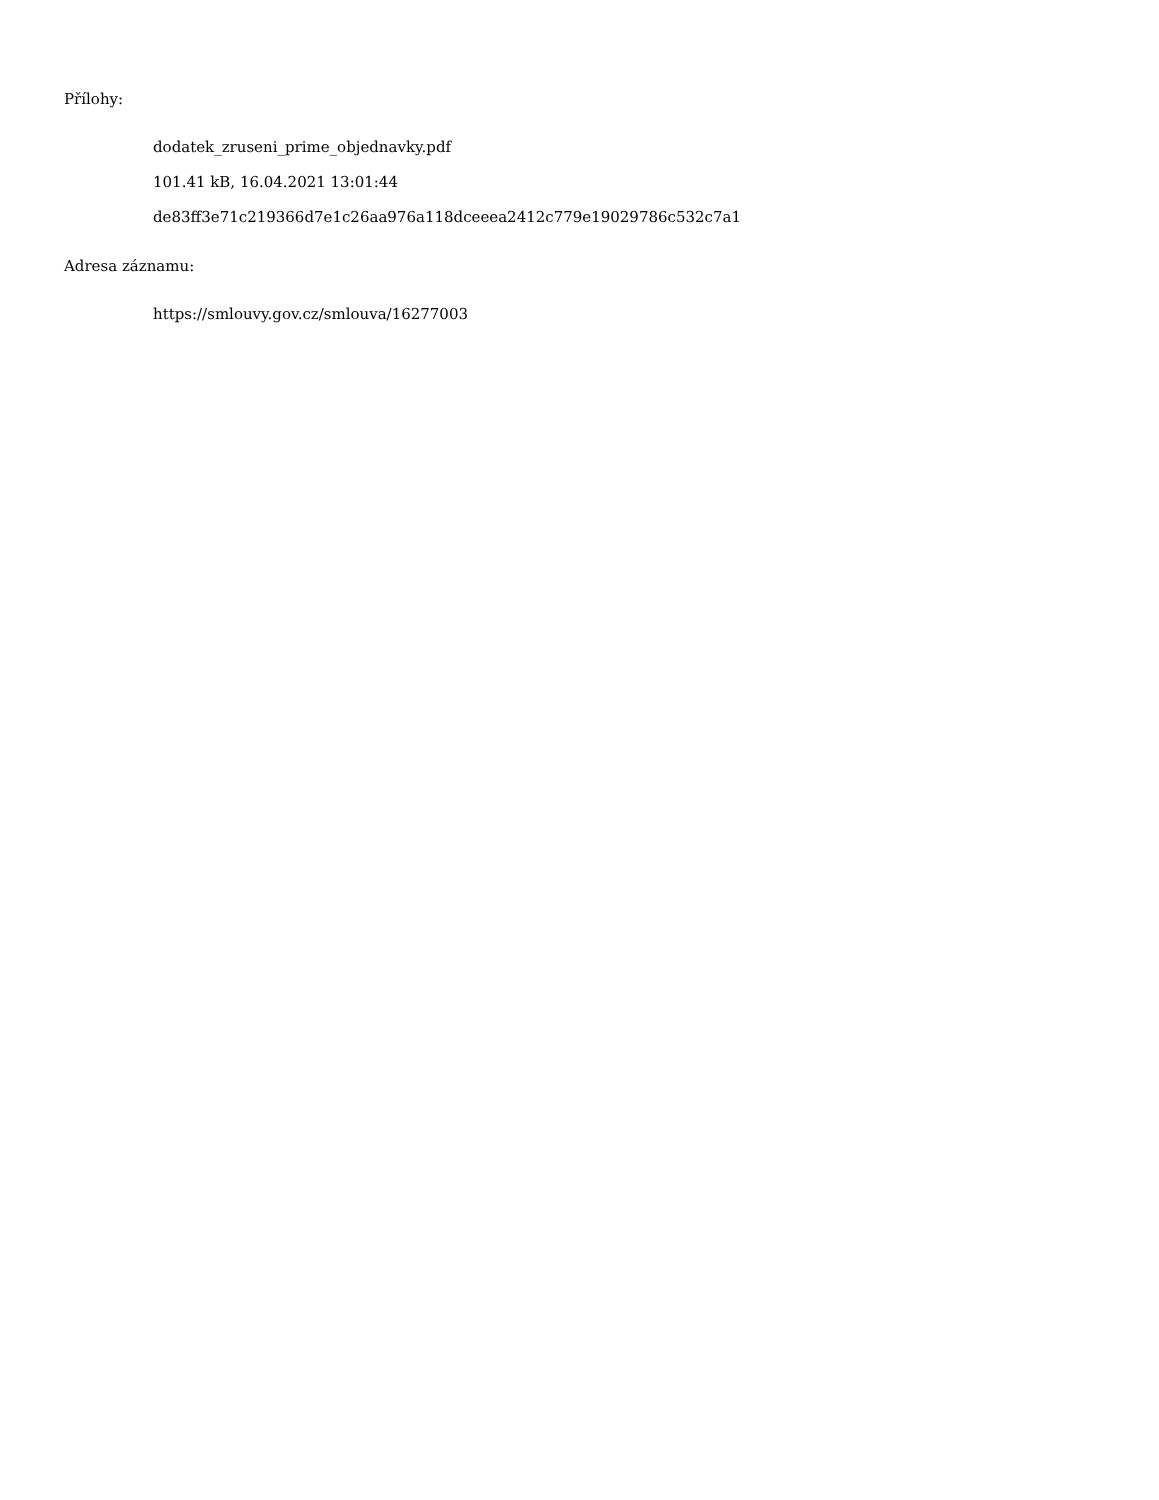Přílohy:
dodatek_zruseni_prime_objednavky.pdf
101.41 kB, 16.04.2021 13:01:44
de83ff3e71c219366d7e1c26aa976a118dceeea2412c779e19029786c532c7a1
Adresa záznamu:
https://smlouvy.gov.cz/smlouva/16277003